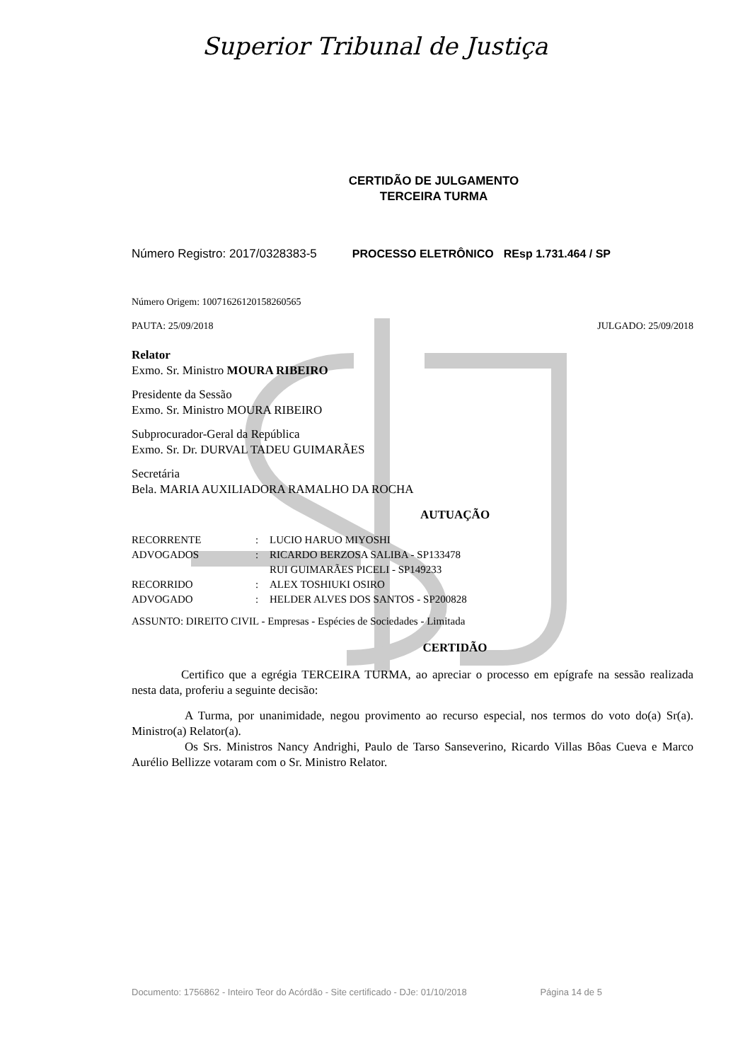Superior Tribunal de Justiça
CERTIDÃO DE JULGAMENTO
TERCEIRA TURMA
Número Registro: 2017/0328383-5 PROCESSO ELETRÔNICO REsp 1.731.464 / SP
Número Origem: 10071626120158260565
PAUTA: 25/09/2018 JULGADO: 25/09/2018
Relator
Exmo. Sr. Ministro MOURA RIBEIRO
Presidente da Sessão
Exmo. Sr. Ministro MOURA RIBEIRO
Subprocurador-Geral da República
Exmo. Sr. Dr. DURVAL TADEU GUIMARÃES
Secretária
Bela. MARIA AUXILIADORA RAMALHO DA ROCHA
AUTUAÇÃO
| RECORRENTE | : | LUCIO HARUO MIYOSHI |
| ADVOGADOS | : | RICARDO BERZOSA SALIBA - SP133478 |
| | | RUI GUIMARÃES PICELI - SP149233 |
| RECORRIDO | : | ALEX TOSHIUKI OSIRO |
| ADVOGADO | : | HELDER ALVES DOS SANTOS - SP200828 |
ASSUNTO: DIREITO CIVIL - Empresas - Espécies de Sociedades - Limitada
CERTIDÃO
Certifico que a egrégia TERCEIRA TURMA, ao apreciar o processo em epígrafe na sessão realizada nesta data, proferiu a seguinte decisão:
A Turma, por unanimidade, negou provimento ao recurso especial, nos termos do voto do(a) Sr(a). Ministro(a) Relator(a).
Os Srs. Ministros Nancy Andrighi, Paulo de Tarso Sanseverino, Ricardo Villas Bôas Cueva e Marco Aurélio Bellizze votaram com o Sr. Ministro Relator.
Documento: 1756862 - Inteiro Teor do Acórdão - Site certificado - DJe: 01/10/2018 Página 14 de 5